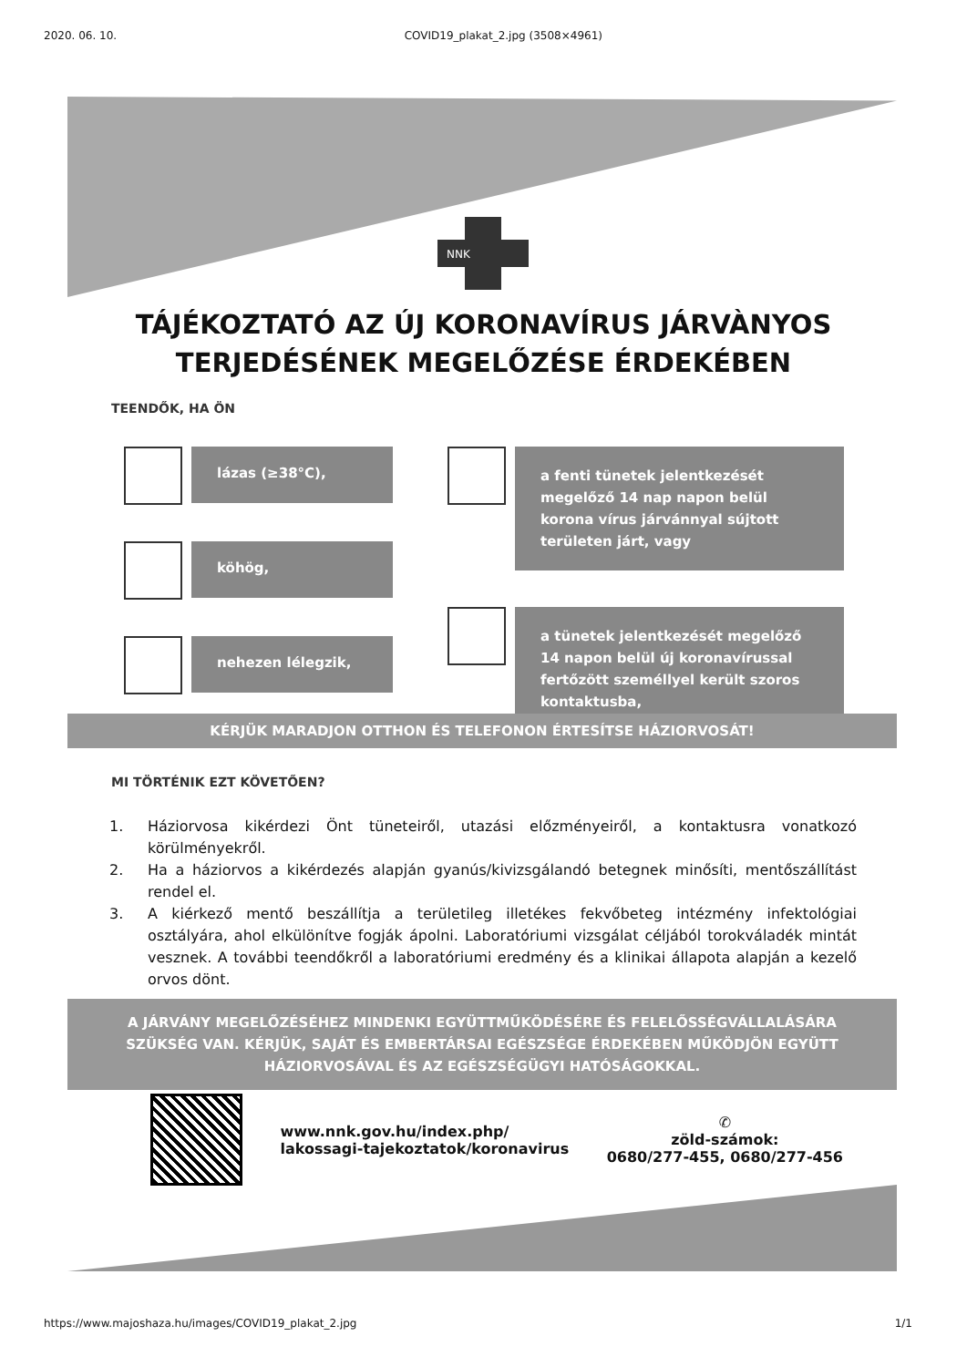2020. 06. 10. COVID19_plakat_2.jpg (3508×4961)
NNK
TÁJÉKOZTATÓ AZ ÚJ KORONAVÍRUS JÁRVÀNYOS
TERJEDÉSÉNEK MEGELŐZÉSE ÉRDEKÉBEN
TEENDŐK, HA ÖN
lázas (≥38°C),
köhög,
nehezen lélegzik,
a fenti tünetek jelentkezését megelőző 14 nap napon belül korona vírus járvánnyal sújtott területen járt, vagy
a tünetek jelentkezését megelőző 14 napon belül új koronavírussal fertőzött személlyel került szoros kontaktusba,
KÉRJÜK MARADJON OTTHON ÉS TELEFONON ÉRTESÍTSE HÁZIORVOSÁT!
MI TÖRTÉNIK EZT KÖVETŐEN?
1. Háziorvosa kikérdezi Önt tüneteiről, utazási előzményeiről, a kontaktusra vonatkozó körülményekről.
2. Ha a háziorvos a kikérdezés alapján gyanús/kivizsgálandó betegnek minősíti, mentőszállítást rendel el.
3. A kiérkező mentő beszállítja a területileg illetékes fekvőbeteg intézmény infektológiai osztályára, ahol elkülönítve fogják ápolni. Laboratóriumi vizsgálat céljából torokváladék mintát vesznek. A további teendőkről a laboratóriumi eredmény és a klinikai állapota alapján a kezelő orvos dönt.
A JÁRVÁNY MEGELŐZÉSÉHEZ MINDENKI EGYÜTTMŰKÖDÉSÉRE ÉS FELELŐSSÉGVÁLLALÁSÁRA SZÜKSÉG VAN. KÉRJÜK, SAJÁT ÉS EMBERTÁRSAI EGÉSZSÉGE ÉRDEKÉBEN MŰKÖDJÖN EGYÜTT HÁZIORVOSÁVAL ÉS AZ EGÉSZSÉGÜGYI HATÓSÁGOKKAL.
www.nnk.gov.hu/index.php/
lakossagi-tajekoztatok/koronavirus
✆
zöld-számok:
0680/277-455, 0680/277-456
https://www.majoshaza.hu/images/COVID19_plakat_2.jpg 1/1